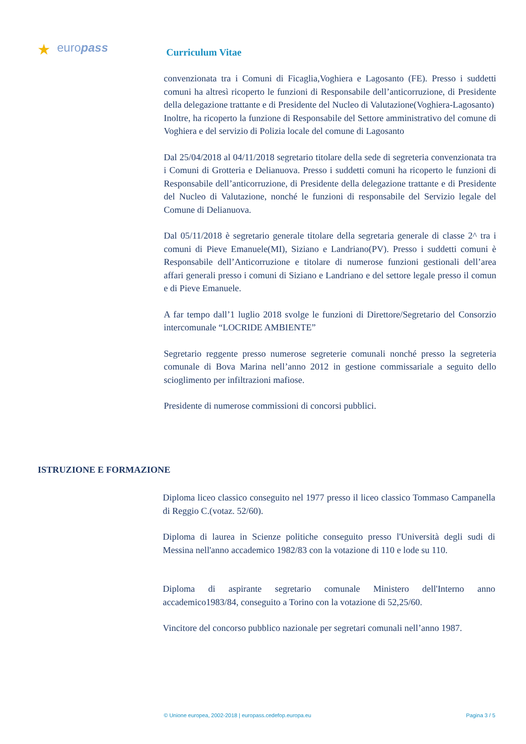★ europass Curriculum Vitae
convenzionata tra i Comuni di Ficaglia,Voghiera e Lagosanto (FE). Presso i suddetti comuni ha altresì ricoperto le funzioni di Responsabile dell’anticorruzione, di Presidente della delegazione trattante e di Presidente del Nucleo di Valutazione(Voghiera-Lagosanto)
Inoltre, ha ricoperto la funzione di Responsabile del Settore amministrativo del comune di Voghiera e del servizio di Polizia locale del comune di Lagosanto
Dal 25/04/2018 al 04/11/2018 segretario titolare della sede di segreteria convenzionata tra i Comuni di Grotteria e Delianuova. Presso i suddetti comuni ha ricoperto le funzioni di Responsabile dell’anticorruzione, di Presidente della delegazione trattante e di Presidente del Nucleo di Valutazione, nonché le funzioni di responsabile del Servizio legale del Comune di Delianuova.
Dal 05/11/2018 è segretario generale titolare della segretaria generale di classe 2^ tra i comuni di Pieve Emanuele(MI), Siziano e Landriano(PV). Presso i suddetti comuni è Responsabile dell’Anticorruzione e titolare di numerose funzioni gestionali dell’area affari generali presso i comuni di Siziano e Landriano e del settore legale presso il comun e di Pieve Emanuele.
A far tempo dall’1 luglio 2018 svolge le funzioni di Direttore/Segretario del Consorzio intercomunale “LOCRIDE AMBIENTE”
Segretario reggente presso numerose segreterie comunali nonché presso la segreteria comunale di Bova Marina nell’anno 2012 in gestione commissariale a seguito dello scioglimento per infiltrazioni mafiose.
Presidente di numerose commissioni di concorsi pubblici.
ISTRUZIONE E FORMAZIONE
Diploma liceo classico conseguito nel 1977 presso il liceo classico Tommaso Campanella di Reggio C.(votaz. 52/60).
Diploma di laurea in Scienze politiche conseguito presso l'Università degli sudi di Messina nell'anno accademico 1982/83 con la votazione di 110 e lode su 110.
Diploma di aspirante segretario comunale Ministero dell'Interno anno accademico1983/84, conseguito a Torino con la votazione di 52,25/60.
Vincitore del concorso pubblico nazionale per segretari comunali nell’anno 1987.
© Unione europea, 2002-2018 | europass.cedefop.europa.eu Pagina 3 / 5